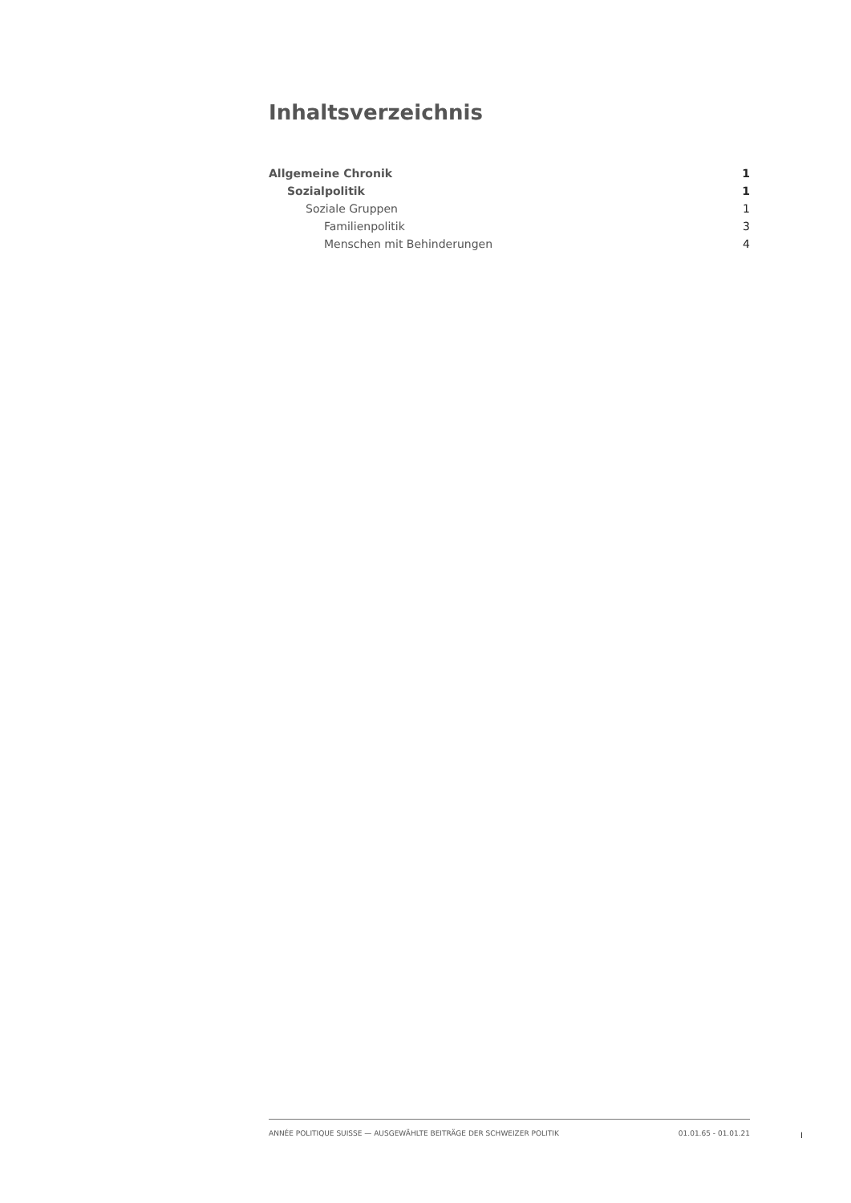Inhaltsverzeichnis
Allgemeine Chronik 1
Sozialpolitik 1
Soziale Gruppen 1
Familienpolitik 3
Menschen mit Behinderungen 4
ANNÉE POLITIQUE SUISSE — AUSGEWÄHLTE BEITRÄGE DER SCHWEIZER POLITIK 01.01.65 - 01.01.21
I